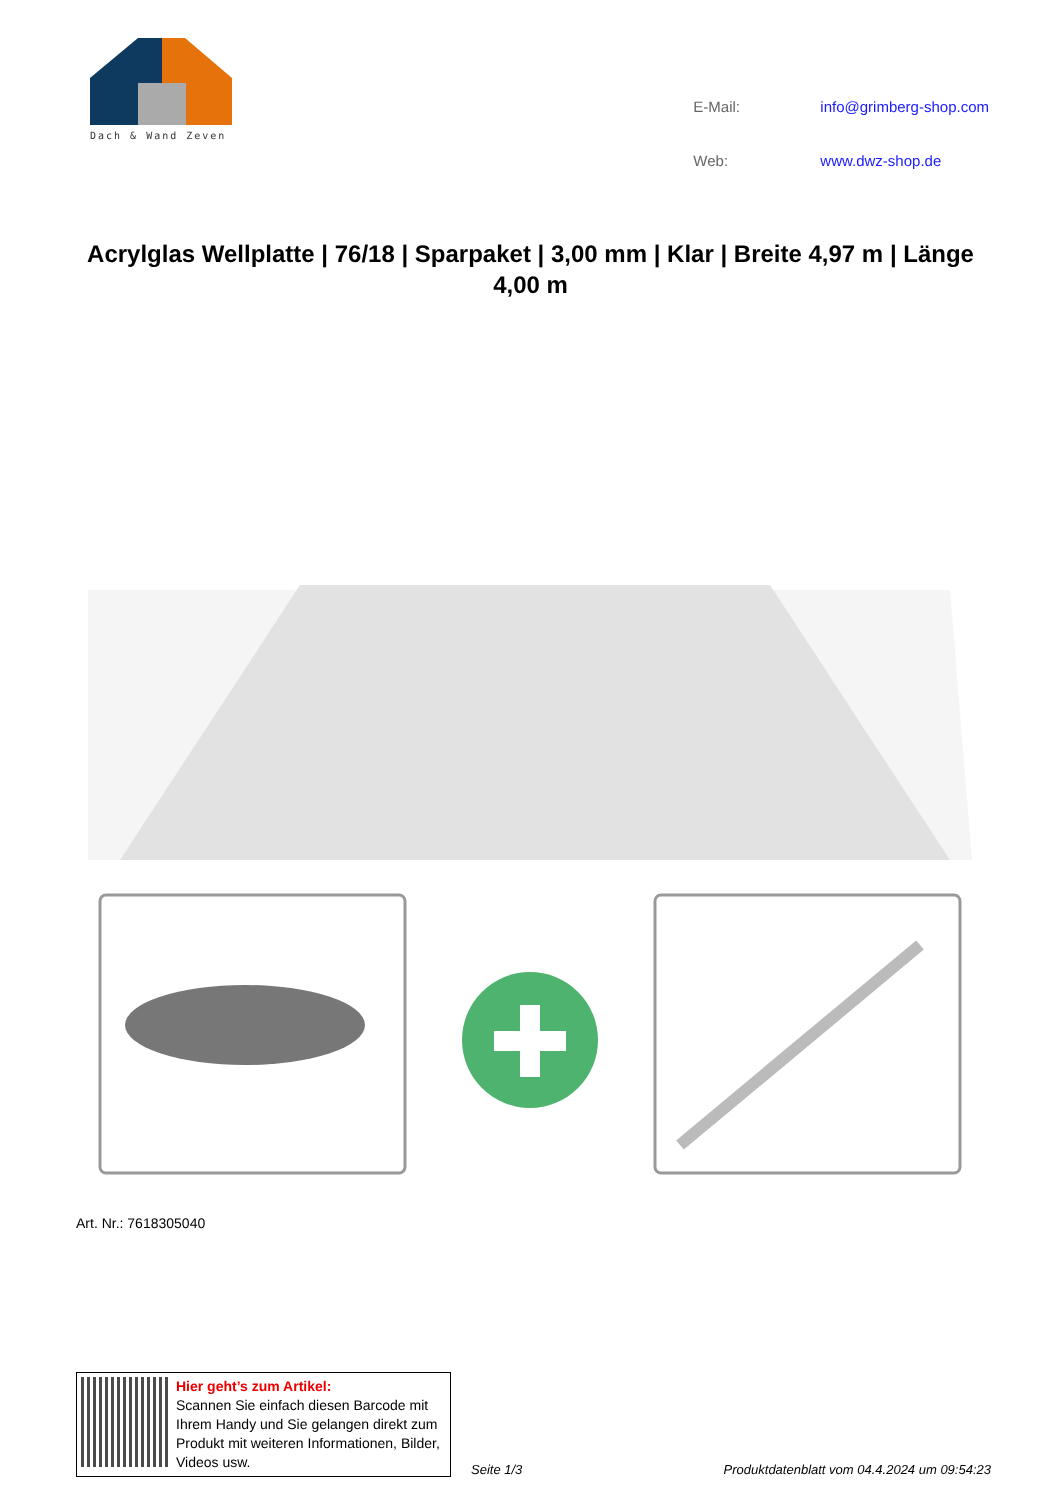Dach & Wand Zeven
| E-Mail: | info@grimberg-shop.com |
| Web: | www.dwz-shop.de |
Acrylglas Wellplatte | 76/18 | Sparpaket | 3,00 mm | Klar | Breite 4,97 m | Länge 4,00 m
Art. Nr.: 7618305040
Hier geht’s zum Artikel:
Scannen Sie einfach diesen Barcode mit Ihrem Handy und Sie gelangen direkt zum Produkt mit weiteren Informationen, Bilder, Videos usw.
Seite 1/3 Produktdatenblatt vom 04.4.2024 um 09:54:23